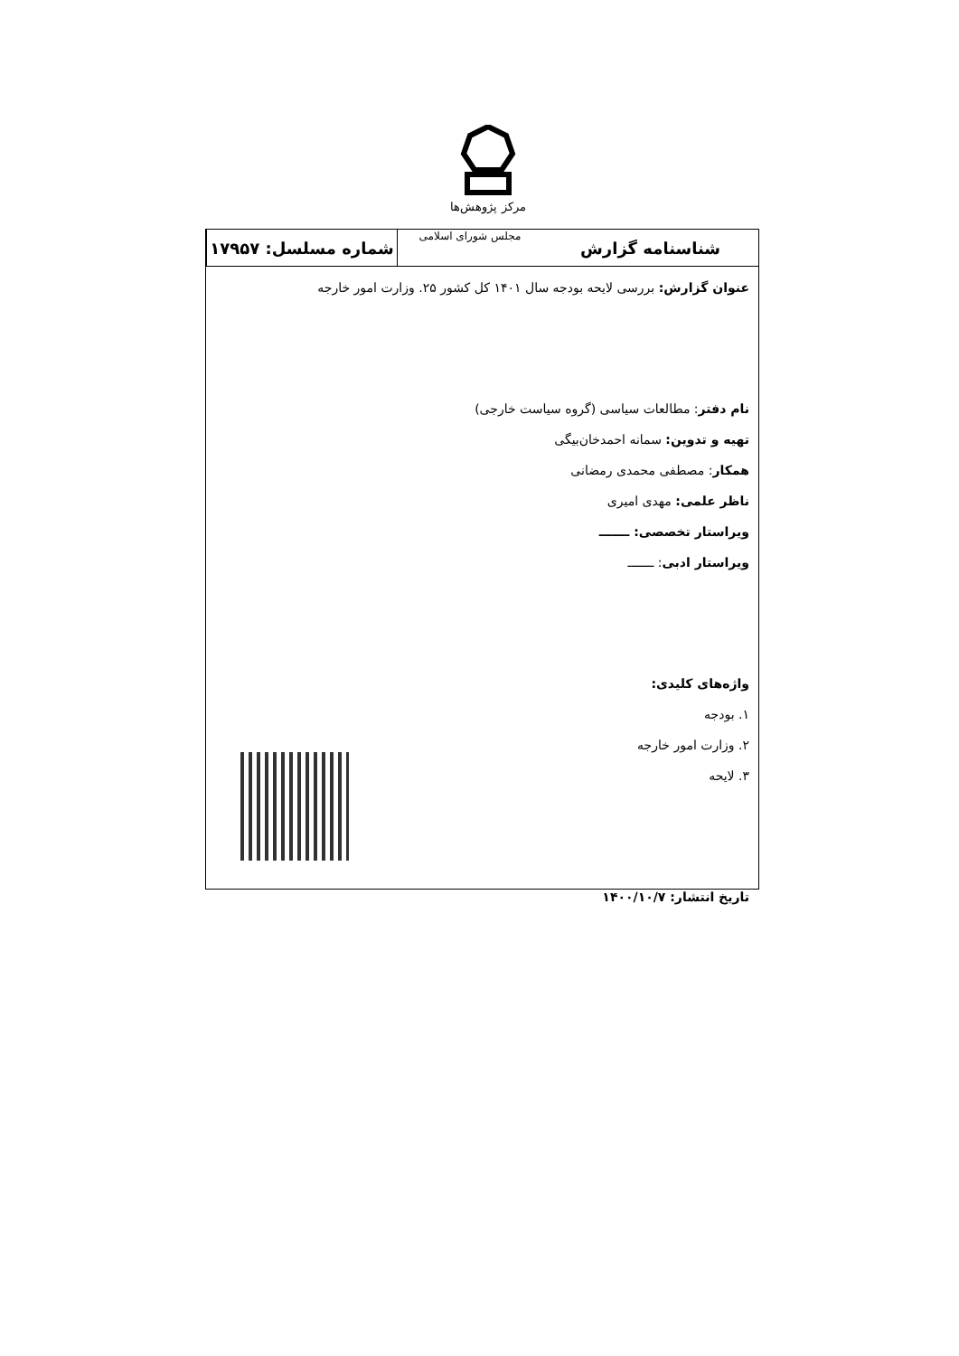مرکز پژوهش‌ها
شناسنامه گزارش
مجلس شورای اسلامی
شماره مسلسل: ۱۷۹۵۷
عنوان گزارش: بررسی لایحه بودجه سال ۱۴۰۱ کل کشور ۲۵. وزارت امور خارجه
نام دفتر: مطالعات سیاسی (گروه سیاست خارجی)
تهیه و تدوین: سمانه احمدخان‌بیگی
همکار: مصطفی محمدی رمضانی
ناظر علمی: مهدی امیری
ویراستار تخصصی: ـــــــ
ویراستار ادبی: ـــــــ
واژه‌های کلیدی:
۱. بودجه
۲. وزارت امور خارجه
۳. لایحه
تاریخ انتشار: ۱۴۰۰/۱۰/۷